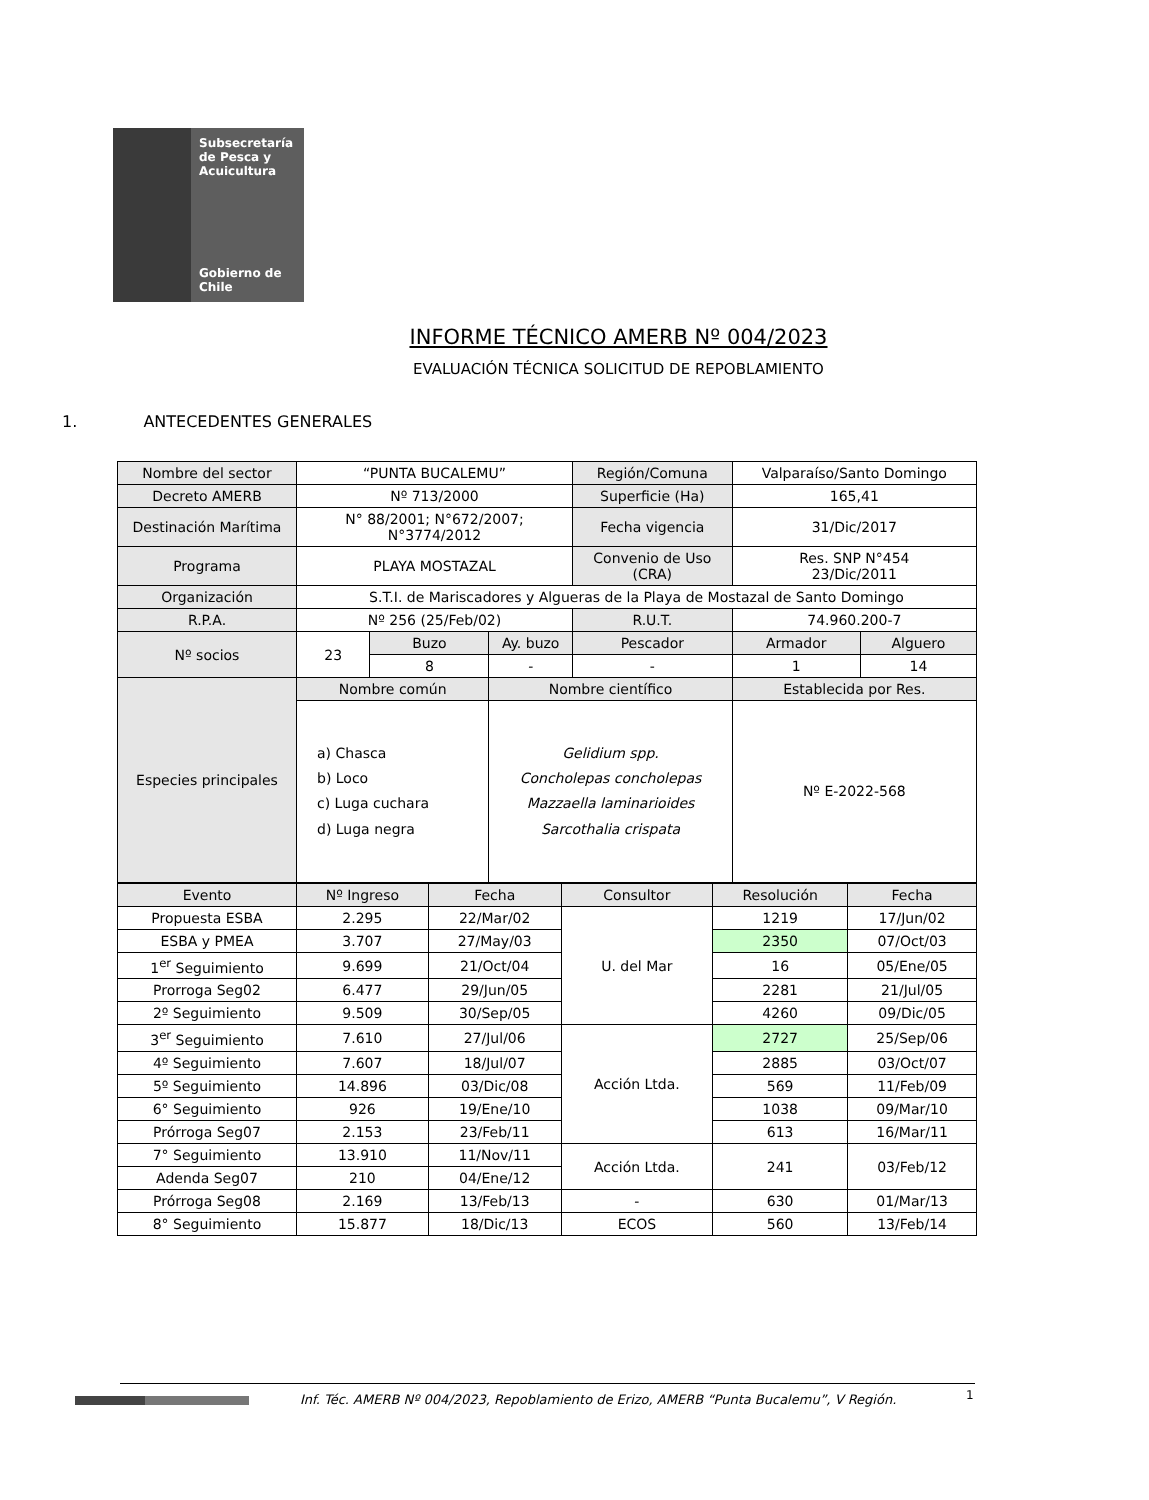Subsecretaría
de Pesca y
Acuicultura
Gobierno de Chile
INFORME TÉCNICO AMERB Nº 004/2023
EVALUACIÓN TÉCNICA SOLICITUD DE REPOBLAMIENTO
1. ANTECEDENTES GENERALES
| Nombre del sector | “PUNTA BUCALEMU” | | | Región/Comuna | Valparaíso/Santo Domingo | |
| Decreto AMERB | Nº 713/2000 | | | Superficie (Ha) | 165,41 | |
| Destinación Marítima | N° 88/2001; N°672/2007; N°3774/2012 | | | Fecha vigencia | 31/Dic/2017 | |
| Programa | PLAYA MOSTAZAL | | | Convenio de Uso (CRA) | Res. SNP N°454 23/Dic/2011 | |
| Organización | S.T.I. de Mariscadores y Algueras de la Playa de Mostazal de Santo Domingo | | | | | |
| R.P.A. | Nº 256 (25/Feb/02) | | | R.U.T. | 74.960.200-7 | |
| Nº socios | 23 | Buzo | Ay. buzo | Pescador | Armador | Alguero |
| | | 8 | - | - | 1 | 14 |
| Especies principales | Nombre común | | Nombre científico | | Establecida por Res. | |
| | a) Chasca b) Loco c) Luga cuchara d) Luga negra | | Gelidium spp. Concholepas concholepas Mazzaella laminarioides Sarcothalia crispata | | Nº E-2022-568 | |
| Evento | Nº Ingreso | Fecha | Consultor | Resolución | Fecha |
| --- | --- | --- | --- | --- | --- |
| Propuesta ESBA | 2.295 | 22/Mar/02 | U. del Mar | 1219 | 17/Jun/02 |
| ESBA y PMEA | 3.707 | 27/May/03 | | 2350 | 07/Oct/03 |
| 1<sup>er</sup> Seguimiento | 9.699 | 21/Oct/04 | | 16 | 05/Ene/05 |
| Prorroga Seg02 | 6.477 | 29/Jun/05 | | 2281 | 21/Jul/05 |
| 2º Seguimiento | 9.509 | 30/Sep/05 | | 4260 | 09/Dic/05 |
| 3<sup>er</sup> Seguimiento | 7.610 | 27/Jul/06 | Acción Ltda. | 2727 | 25/Sep/06 |
| 4º Seguimiento | 7.607 | 18/Jul/07 | | 2885 | 03/Oct/07 |
| 5º Seguimiento | 14.896 | 03/Dic/08 | | 569 | 11/Feb/09 |
| 6° Seguimiento | 926 | 19/Ene/10 | | 1038 | 09/Mar/10 |
| Prórroga Seg07 | 2.153 | 23/Feb/11 | | 613 | 16/Mar/11 |
| 7° Seguimiento | 13.910 | 11/Nov/11 | Acción Ltda. | 241 | 03/Feb/12 |
| Adenda Seg07 | 210 | 04/Ene/12 | | | |
| Prórroga Seg08 | 2.169 | 13/Feb/13 | - | 630 | 01/Mar/13 |
| 8° Seguimiento | 15.877 | 18/Dic/13 | ECOS | 560 | 13/Feb/14 |
Inf. Téc. AMERB Nº 004/2023, Repoblamiento de Erizo, AMERB “Punta Bucalemu”, V Región.
1